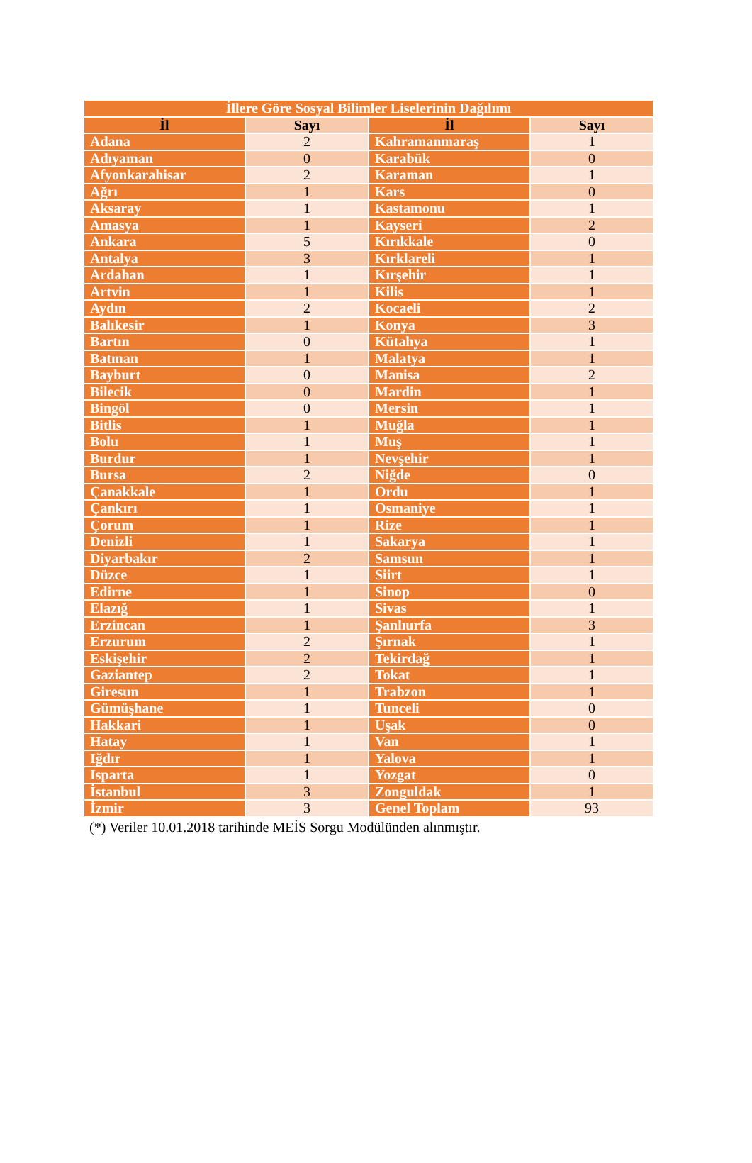| İllere Göre Sosyal Bilimler Liselerinin Dağılımı | | | |
| --- | --- | --- | --- |
| İl | Sayı | İl | Sayı |
| Adana | 2 | Kahramanmaraş | 1 |
| Adıyaman | 0 | Karabük | 0 |
| Afyonkarahisar | 2 | Karaman | 1 |
| Ağrı | 1 | Kars | 0 |
| Aksaray | 1 | Kastamonu | 1 |
| Amasya | 1 | Kayseri | 2 |
| Ankara | 5 | Kırıkkale | 0 |
| Antalya | 3 | Kırklareli | 1 |
| Ardahan | 1 | Kırşehir | 1 |
| Artvin | 1 | Kilis | 1 |
| Aydın | 2 | Kocaeli | 2 |
| Balıkesir | 1 | Konya | 3 |
| Bartın | 0 | Kütahya | 1 |
| Batman | 1 | Malatya | 1 |
| Bayburt | 0 | Manisa | 2 |
| Bilecik | 0 | Mardin | 1 |
| Bingöl | 0 | Mersin | 1 |
| Bitlis | 1 | Muğla | 1 |
| Bolu | 1 | Muş | 1 |
| Burdur | 1 | Nevşehir | 1 |
| Bursa | 2 | Niğde | 0 |
| Çanakkale | 1 | Ordu | 1 |
| Çankırı | 1 | Osmaniye | 1 |
| Çorum | 1 | Rize | 1 |
| Denizli | 1 | Sakarya | 1 |
| Diyarbakır | 2 | Samsun | 1 |
| Düzce | 1 | Siirt | 1 |
| Edirne | 1 | Sinop | 0 |
| Elazığ | 1 | Sivas | 1 |
| Erzincan | 1 | Şanlıurfa | 3 |
| Erzurum | 2 | Şırnak | 1 |
| Eskişehir | 2 | Tekirdağ | 1 |
| Gaziantep | 2 | Tokat | 1 |
| Giresun | 1 | Trabzon | 1 |
| Gümüşhane | 1 | Tunceli | 0 |
| Hakkari | 1 | Uşak | 0 |
| Hatay | 1 | Van | 1 |
| Iğdır | 1 | Yalova | 1 |
| Isparta | 1 | Yozgat | 0 |
| İstanbul | 3 | Zonguldak | 1 |
| İzmir | 3 | Genel Toplam | 93 |
(*) Veriler 10.01.2018 tarihinde MEİS Sorgu Modülünden alınmıştır.